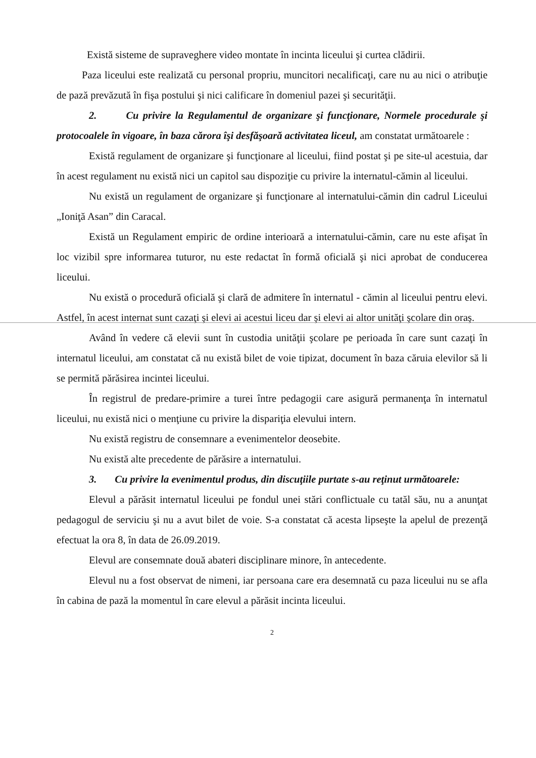Există sisteme de supraveghere video montate în incinta liceului şi curtea clădirii.
Paza liceului este realizată cu personal propriu, muncitori necalificaţi, care nu au nici o atribuţie de pază prevăzută în fişa postului şi nici calificare în domeniul pazei şi securităţii.
2. Cu privire la Regulamentul de organizare şi funcţionare, Normele procedurale şi protocoalele în vigoare, în baza cărora îşi desfăşoară activitatea liceul, am constatat următoarele :
Există regulament de organizare şi funcţionare al liceului, fiind postat şi pe site-ul acestuia, dar în acest regulament nu există nici un capitol sau dispoziţie cu privire la internatul-cămin al liceului.
Nu există un regulament de organizare şi funcţionare al internatului-cămin din cadrul Liceului „Ioniţă Asan” din Caracal.
Există un Regulament empiric de ordine interioară a internatului-cămin, care nu este afişat în loc vizibil spre informarea tuturor, nu este redactat în formă oficială şi nici aprobat de conducerea liceului.
Nu există o procedură oficială şi clară de admitere în internatul - cămin al liceului pentru elevi. Astfel, în acest internat sunt cazaţi şi elevi ai acestui liceu dar şi elevi ai altor unităţi şcolare din oraş.
Având în vedere că elevii sunt în custodia unităţii şcolare pe perioada în care sunt cazaţi în internatul liceului, am constatat că nu există bilet de voie tipizat, document în baza căruia elevilor să li se permită părăsirea incintei liceului.
În registrul de predare-primire a turei între pedagogii care asigură permanenţa în internatul liceului, nu există nici o menţiune cu privire la dispariţia elevului intern.
Nu există registru de consemnare a evenimentelor deosebite.
Nu există alte precedente de părăsire a internatului.
3. Cu privire la evenimentul produs, din discuţiile purtate s-au reţinut următoarele:
Elevul a părăsit internatul liceului pe fondul unei stări conflictuale cu tatăl său, nu a anunţat pedagogul de serviciu şi nu a avut bilet de voie. S-a constatat că acesta lipseşte la apelul de prezenţă efectuat la ora 8, în data de 26.09.2019.
Elevul are consemnate două abateri disciplinare minore, în antecedente.
Elevul nu a fost observat de nimeni, iar persoana care era desemnată cu paza liceului nu se afla în cabina de pază la momentul în care elevul a părăsit incinta liceului.
2